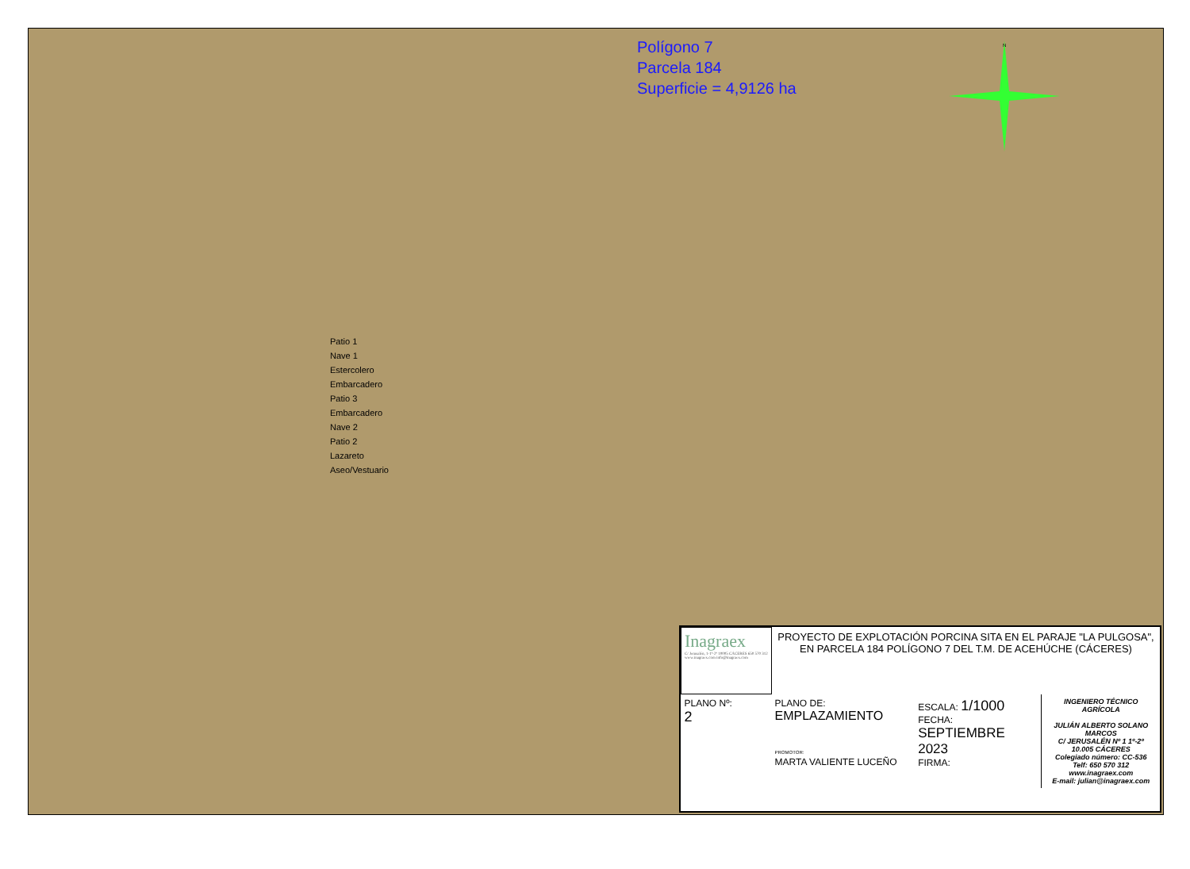Polígono 7
Parcela 184
Superficie = 4,9126 ha
N
Patio 1
Nave 1
Estercolero
Embarcadero
Patio 3
Embarcadero
Nave 2
Patio 2
Lazareto
Aseo/Vestuario
| Inagraex C/ Jerusalén, 1-1º-2º 10005 CÁCERES 650 570 312 www.inagraex.com info@inagraex.com | PROYECTO DE EXPLOTACIÓN PORCINA SITA EN EL PARAJE "LA PULGOSA", EN PARCELA 184 POLÍGONO 7 DEL T.M. DE ACEHÚCHE (CÁCERES) | | |
| PLANO Nº: 2 | PLANO DE: EMPLAZAMIENTO PROMOTOR: MARTA VALIENTE LUCEÑO | ESCALA: 1/1000 FECHA: SEPTIEMBRE 2023 FIRMA: | INGENIERO TÉCNICO AGRÍCOLA JULIÁN ALBERTO SOLANO MARCOS C/ JERUSALÉN Nº 1 1º-2º 10.005 CÁCERES Colegiado número: CC-536 Telf: 650 570 312 www.inagraex.com E-mail: julian@inagraex.com |